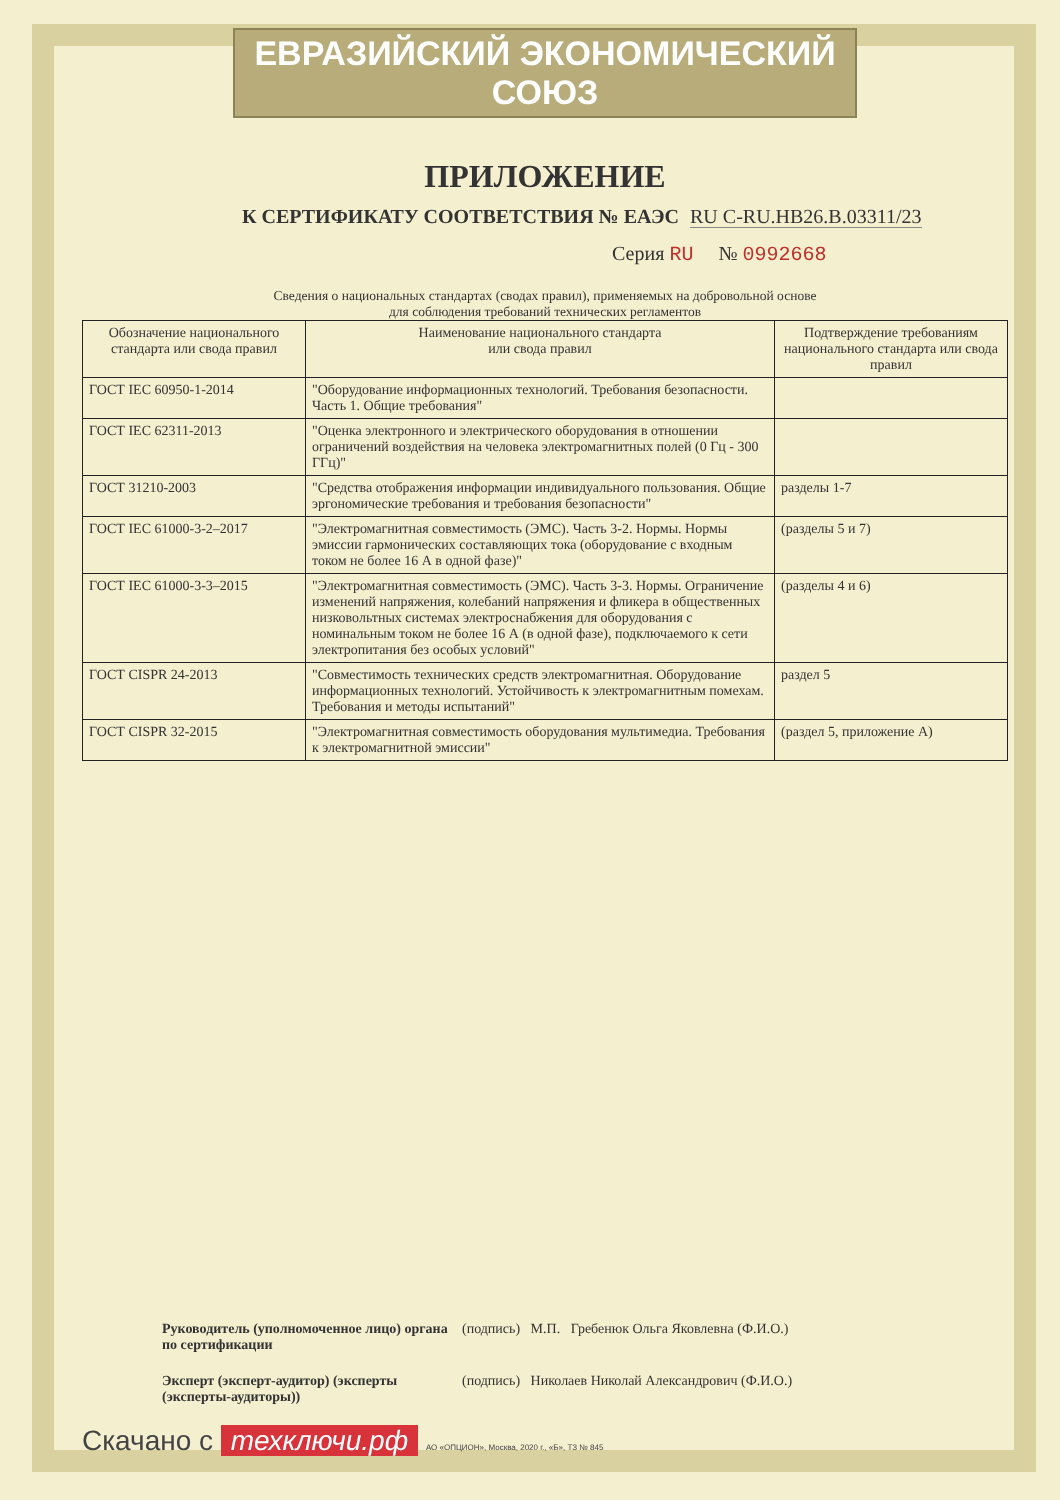ЕВРАЗИЙСКИЙ ЭКОНОМИЧЕСКИЙ СОЮЗ
ПРИЛОЖЕНИЕ
К СЕРТИФИКАТУ СООТВЕТСТВИЯ № ЕАЭС RU C-RU.НВ26.В.03311/23
Серия RU № 0992668
Сведения о национальных стандартах (сводах правил), применяемых на добровольной основе
для соблюдения требований технических регламентов
| Обозначение национального стандарта или свода правил | Наименование национального стандарта или свода правил | Подтверждение требованиям национального стандарта или свода правил |
| --- | --- | --- |
| ГОСТ IEC 60950-1-2014 | "Оборудование информационных технологий. Требования безопасности. Часть 1. Общие требования" | |
| ГОСТ IEC 62311-2013 | "Оценка электронного и электрического оборудования в отношении ограничений воздействия на человека электромагнитных полей (0 Гц - 300 ГГц)" | |
| ГОСТ 31210-2003 | "Средства отображения информации индивидуального пользования. Общие эргономические требования и требования безопасности" | разделы 1-7 |
| ГОСТ IEC 61000-3-2–2017 | "Электромагнитная совместимость (ЭМС). Часть 3-2. Нормы. Нормы эмиссии гармонических составляющих тока (оборудование с входным током не более 16 А в одной фазе)" | (разделы 5 и 7) |
| ГОСТ IEC 61000-3-3–2015 | "Электромагнитная совместимость (ЭМС). Часть 3-3. Нормы. Ограничение изменений напряжения, колебаний напряжения и фликера в общественных низковольтных системах электроснабжения для оборудования с номинальным током не более 16 А (в одной фазе), подключаемого к сети электропитания без особых условий" | (разделы 4 и 6) |
| ГОСТ CISPR 24-2013 | "Совместимость технических средств электромагнитная. Оборудование информационных технологий. Устойчивость к электромагнитным помехам. Требования и методы испытаний" | раздел 5 |
| ГОСТ CISPR 32-2015 | "Электромагнитная совместимость оборудования мультимедиа. Требования к электромагнитной эмиссии" | (раздел 5, приложение А) |
Руководитель (уполномоченное лицо) органа по сертификации (подпись) М.П. Гребенюк Ольга Яковлевна (Ф.И.О.)
Эксперт (эксперт-аудитор) (эксперты (эксперты-аудиторы)) (подпись) Николаев Николай Александрович (Ф.И.О.)
Скачано с техключи.рф АО «ОПЦИОН», Москва, 2020 г., «Б», ТЗ № 845